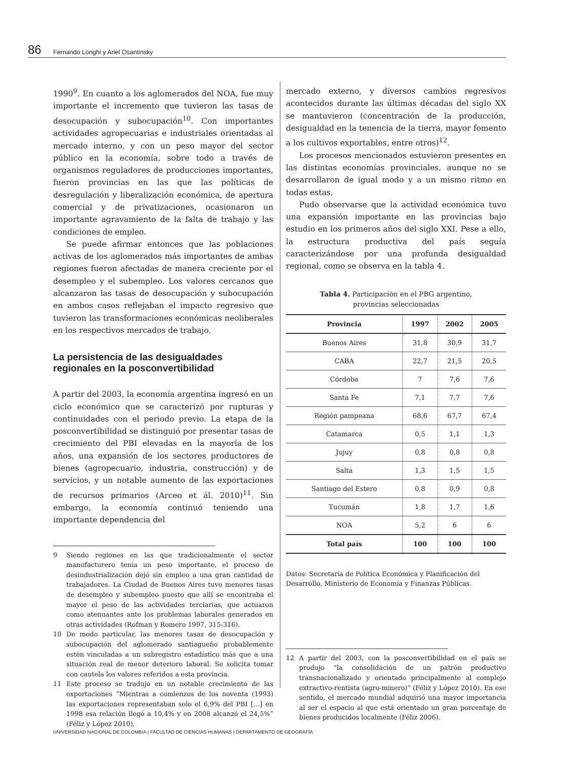86 Fernando Longhi y Ariel Osantinsky
1990<sup>9</sup>. En cuanto a los aglomerados del NOA, fue muy importante el incremento que tuvieron las tasas de desocupación y subocupación<sup>10</sup>. Con importantes actividades agropecuarias e industriales orientadas al mercado interno, y con un peso mayor del sector público en la economía, sobre todo a través de organismos reguladores de producciones importantes, fueron provincias en las que las políticas de desregulación y liberalización económica, de apertura comercial y de privatizaciones, ocasionaron un importante agravamiento de la falta de trabajo y las condiciones de empleo.
Se puede afirmar entonces que las poblaciones activas de los aglomerados más importantes de ambas regiones fueron afectadas de manera creciente por el desempleo y el subempleo. Los valores cercanos que alcanzaron las tasas de desocupación y subocupación en ambos casos reflejaban el impacto regresivo que tuvieron las transformaciones económicas neoliberales en los respectivos mercados de trabajo.
La persistencia de las desigualdades regionales en la posconvertibilidad
A partir del 2003, la economía argentina ingresó en un ciclo económico que se caracterizó por rupturas y continuidades con el periodo previo. La etapa de la posconvertibilidad se distinguió por presentar tasas de crecimiento del PBI elevadas en la mayoría de los años, una expansión de los sectores productores de bienes (agropecuario, industria, construcción) y de servicios, y un notable aumento de las exportaciones de recursos primarios (Arceo et ál. 2010)<sup>11</sup>. Sin embargo, la economía continuó teniendo una importante dependencia del
9 Siendo regiones en las que tradicionalmente el sector manufacturero tenía un peso importante, el proceso de desindustrialización dejó sin empleo a una gran cantidad de trabajadores. La Ciudad de Buenos Aires tuvo menores tasas de desempleo y subempleo puesto que allí se encontraba el mayor el peso de las actividades terciarias, que actuaron como atenuantes ante los problemas laborales generados en otras actividades (Rofman y Romero 1997, 315-316).
10 De modo particular, las menores tasas de desocupación y subocupación del aglomerado santiagueño probablemente estén vinculadas a un subregistro estadístico más que a una situación real de menor deterioro laboral. Se solicita tomar con cautela los valores referidos a esta provincia.
11 Este proceso se tradujo en un notable crecimiento de las exportaciones “Mientras a comienzos de los noventa (1993) las exportaciones representaban solo el 6,9% del PBI […] en 1998 esa relación llegó a 10,4% y en 2008 alcanzó el 24,5%” (Féliz y López 2010).
mercado externo, y diversos cambios regresivos acontecidos durante las últimas décadas del siglo XX se mantuvieron (concentración de la producción, desigualdad en la tenencia de la tierra, mayor fomento a los cultivos exportables, entre otros)<sup>12</sup>.
Los procesos mencionados estuvieron presentes en las distintas economías provinciales, aunque no se desarrollaron de igual modo y a un mismo ritmo en todas estas.
Pudo observarse que la actividad económica tuvo una expansión importante en las provincias bajo estudio en los primeros años del siglo XXI. Pese a ello, la estructura productiva del país seguía caracterizándose por una profunda desigualdad regional, como se observa en la tabla 4.
Tabla 4. Participación en el PBG argentino,
provincias seleccionadas
| Provincia | 1997 | 2002 | 2005 |
| --- | --- | --- | --- |
| Buenos Aires | 31,8 | 30,9 | 31,7 |
| CABA | 22,7 | 21,5 | 20,5 |
| Córdoba | 7 | 7,6 | 7,6 |
| Santa Fe | 7,1 | 7,7 | 7,6 |
| Región pampeana | 68,6 | 67,7 | 67,4 |
| Catamarca | 0,5 | 1,1 | 1,3 |
| Jujuy | 0,8 | 0,8 | 0,8 |
| Salta | 1,3 | 1,5 | 1,5 |
| Santiago del Estero | 0,8 | 0,9 | 0,8 |
| Tucumán | 1,8 | 1,7 | 1,6 |
| NOA | 5,2 | 6 | 6 |
| Total país | 100 | 100 | 100 |
Datos: Secretaría de Política Económica y Planificación del Desarrollo, Ministerio de Economía y Finanzas Públicas.
12 A partir del 2003, con la posconvertibilidad en el país se produjo “la consolidación de un patrón productivo transnacionalizado y orientado principalmente al complejo extractivo-rentista (agro-minero)” (Féliz y López 2010). En ese sentido, el mercado mundial adquirió una mayor importancia al ser el espacio al que está orientado un gran porcentaje de bienes producidos localmente (Féliz 2006).
UNIVERSIDAD NACIONAL DE COLOMBIA | FACULTAD DE CIENCIAS HUMANAS | DEPARTAMENTO DE GEOGRAFÍA